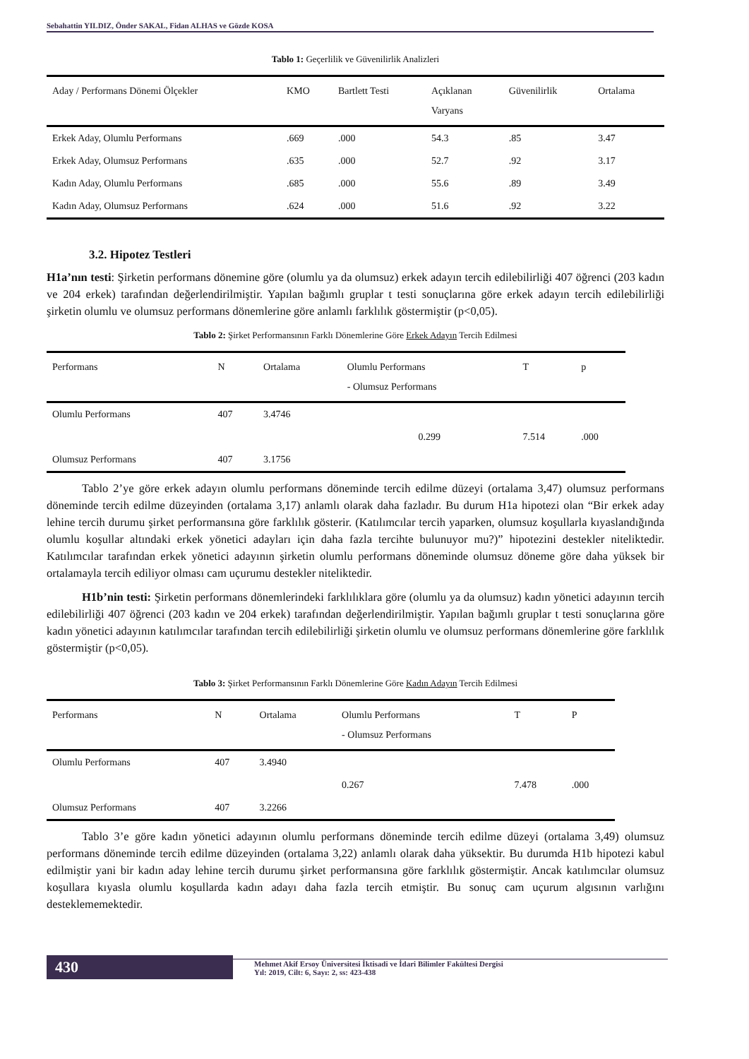Sebahattin YILDIZ, Önder SAKAL, Fidan ALHAS ve Gözde KOSA
Tablo 1: Geçerlilik ve Güvenilirlik Analizleri
| Aday / Performans Dönemi Ölçekler | KMO | Bartlett Testi | Açıklanan Varyans | Güvenilirlik | Ortalama |
| --- | --- | --- | --- | --- | --- |
| Erkek Aday, Olumlu Performans | .669 | .000 | 54.3 | .85 | 3.47 |
| Erkek Aday, Olumsuz Performans | .635 | .000 | 52.7 | .92 | 3.17 |
| Kadın Aday, Olumlu Performans | .685 | .000 | 55.6 | .89 | 3.49 |
| Kadın Aday, Olumsuz Performans | .624 | .000 | 51.6 | .92 | 3.22 |
3.2. Hipotez Testleri
H1a’nın testi: Şirketin performans dönemine göre (olumlu ya da olumsuz) erkek adayın tercih edilebilirliği 407 öğrenci (203 kadın ve 204 erkek) tarafından değerlendirilmiştir. Yapılan bağımlı gruplar t testi sonuçlarına göre erkek adayın tercih edilebilirliği şirketin olumlu ve olumsuz performans dönemlerine göre anlamlı farklılık göstermiştir (p<0,05).
Tablo 2: Şirket Performansının Farklı Dönemlerine Göre Erkek Adayın Tercih Edilmesi
| Performans | N | Ortalama | Olumlu Performans - Olumsuz Performans | T | p |
| --- | --- | --- | --- | --- | --- |
| Olumlu Performans | 407 | 3.4746 | | | |
| | | | 0.299 | 7.514 | .000 |
| Olumsuz Performans | 407 | 3.1756 | | | |
Tablo 2’ye göre erkek adayın olumlu performans döneminde tercih edilme düzeyi (ortalama 3,47) olumsuz performans döneminde tercih edilme düzeyinden (ortalama 3,17) anlamlı olarak daha fazladır. Bu durum H1a hipotezi olan “Bir erkek aday lehine tercih durumu şirket performansına göre farklılık gösterir. (Katılımcılar tercih yaparken, olumsuz koşullarla kıyaslandığında olumlu koşullar altındaki erkek yönetici adayları için daha fazla tercihte bulunuyor mu?)” hipotezini destekler niteliktedir. Katılımcılar tarafından erkek yönetici adayının şirketin olumlu performans döneminde olumsuz döneme göre daha yüksek bir ortalamayla tercih ediliyor olması cam uçurumu destekler niteliktedir.
H1b’nin testi: Şirketin performans dönemlerindeki farklılıklara göre (olumlu ya da olumsuz) kadın yönetici adayının tercih edilebilirliği 407 öğrenci (203 kadın ve 204 erkek) tarafından değerlendirilmiştir. Yapılan bağımlı gruplar t testi sonuçlarına göre kadın yönetici adayının katılımcılar tarafından tercih edilebilirliği şirketin olumlu ve olumsuz performans dönemlerine göre farklılık göstermiştir (p<0,05).
Tablo 3: Şirket Performansının Farklı Dönemlerine Göre Kadın Adayın Tercih Edilmesi
| Performans | N | Ortalama | Olumlu Performans - Olumsuz Performans | T | P |
| --- | --- | --- | --- | --- | --- |
| Olumlu Performans | 407 | 3.4940 | | | |
| | | | 0.267 | 7.478 | .000 |
| Olumsuz Performans | 407 | 3.2266 | | | |
Tablo 3’e göre kadın yönetici adayının olumlu performans döneminde tercih edilme düzeyi (ortalama 3,49) olumsuz performans döneminde tercih edilme düzeyinden (ortalama 3,22) anlamlı olarak daha yüksektir. Bu durumda H1b hipotezi kabul edilmiştir yani bir kadın aday lehine tercih durumu şirket performansına göre farklılık göstermiştir. Ancak katılımcılar olumsuz koşullara kıyasla olumlu koşullarda kadın adayı daha fazla tercih etmiştir. Bu sonuç cam uçurum algısının varlığını desteklememektedir.
430
Mehmet Akif Ersoy Üniversitesi İktisadi ve İdari Bilimler Fakültesi Dergisi
Yıl: 2019, Cilt: 6, Sayı: 2, ss: 423-438